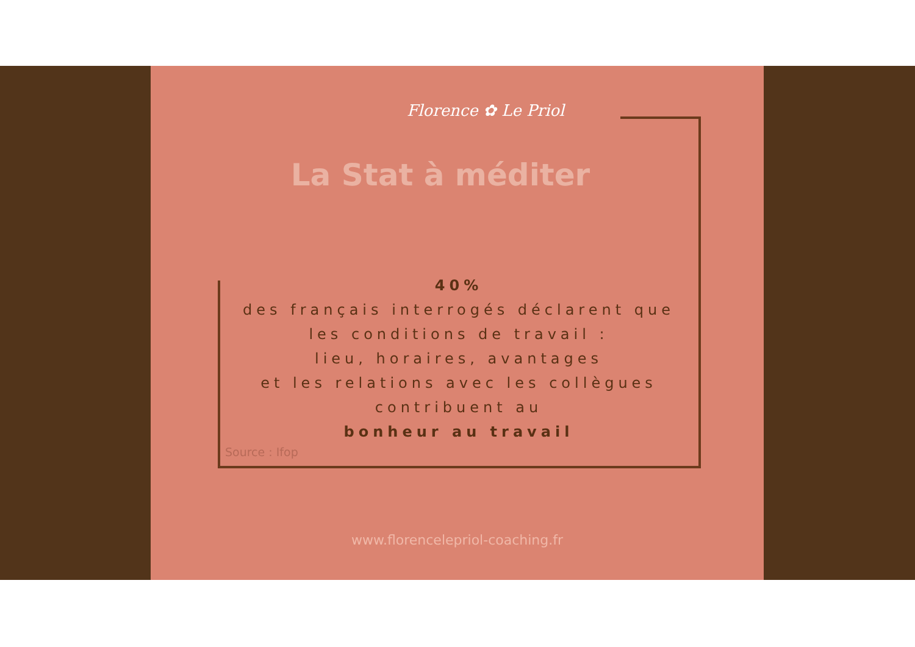Florence ✿ Le Priol
La Stat à méditer
40%
des français interrogés déclarent que les conditions de travail :
lieu, horaires, avantages
et les relations avec les collègues
contribuent au
bonheur au travail
Source : Ifop
www.florencelepriol-coaching.fr